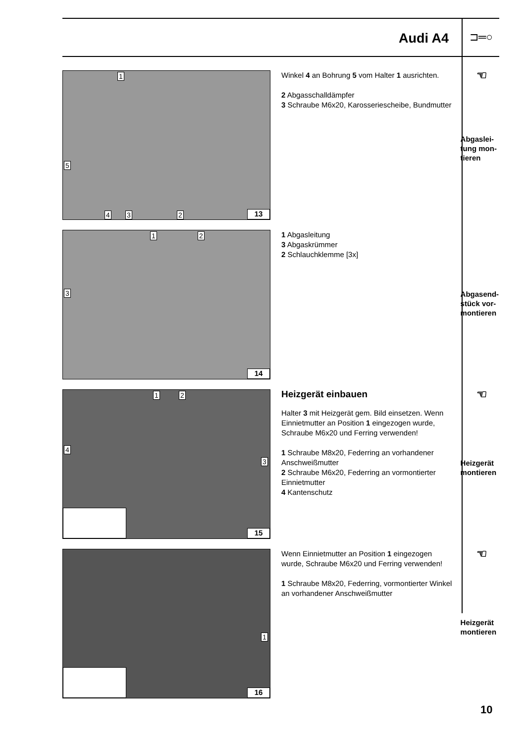Audi A4
⊐═○
1
5
4 3 2 13
Winkel 4 an Bohrung 5 vom Halter 1 ausrichten.
2 Abgasschalldämpfer
3 Schraube M6x20, Karosseriescheibe, Bundmutter
☜
Abgaslei-
tung mon-
tieren
1 2
3
14
1 Abgasleitung
3 Abgaskrümmer
2 Schlauchklemme [3x]
Abgasend-
stück vor-
montieren
1 2
4
3
15
Heizgerät einbauen
Halter 3 mit Heizgerät gem. Bild einsetzen. Wenn Einnietmutter an Position 1 eingezogen wurde, Schraube M6x20 und Ferring verwenden!
1 Schraube M8x20, Federring an vorhandener Anschweißmutter
2 Schraube M6x20, Federring an vormontierter Einnietmutter
4 Kantenschutz
☜
Heizgerät
montieren
1
16
Wenn Einnietmutter an Position 1 eingezogen wurde, Schraube M6x20 und Ferring verwenden!
1 Schraube M8x20, Federring, vormontierter Winkel an vorhandener Anschweißmutter
☜
Heizgerät
montieren
10